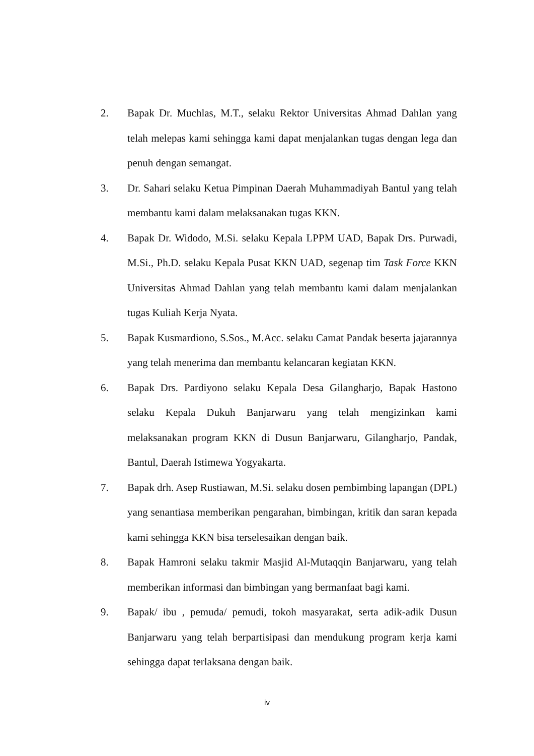2. Bapak Dr. Muchlas, M.T., selaku Rektor Universitas Ahmad Dahlan yang telah melepas kami sehingga kami dapat menjalankan tugas dengan lega dan penuh dengan semangat.
3. Dr. Sahari selaku Ketua Pimpinan Daerah Muhammadiyah Bantul yang telah membantu kami dalam melaksanakan tugas KKN.
4. Bapak Dr. Widodo, M.Si. selaku Kepala LPPM UAD, Bapak Drs. Purwadi, M.Si., Ph.D. selaku Kepala Pusat KKN UAD, segenap tim Task Force KKN Universitas Ahmad Dahlan yang telah membantu kami dalam menjalankan tugas Kuliah Kerja Nyata.
5. Bapak Kusmardiono, S.Sos., M.Acc. selaku Camat Pandak beserta jajarannya yang telah menerima dan membantu kelancaran kegiatan KKN.
6. Bapak Drs. Pardiyono selaku Kepala Desa Gilangharjo, Bapak Hastono selaku Kepala Dukuh Banjarwaru yang telah mengizinkan kami melaksanakan program KKN di Dusun Banjarwaru, Gilangharjo, Pandak, Bantul, Daerah Istimewa Yogyakarta.
7. Bapak drh. Asep Rustiawan, M.Si. selaku dosen pembimbing lapangan (DPL) yang senantiasa memberikan pengarahan, bimbingan, kritik dan saran kepada kami sehingga KKN bisa terselesaikan dengan baik.
8. Bapak Hamroni selaku takmir Masjid Al-Mutaqqin Banjarwaru, yang telah memberikan informasi dan bimbingan yang bermanfaat bagi kami.
9. Bapak/ ibu , pemuda/ pemudi, tokoh masyarakat, serta adik-adik Dusun Banjarwaru yang telah berpartisipasi dan mendukung program kerja kami sehingga dapat terlaksana dengan baik.
iv